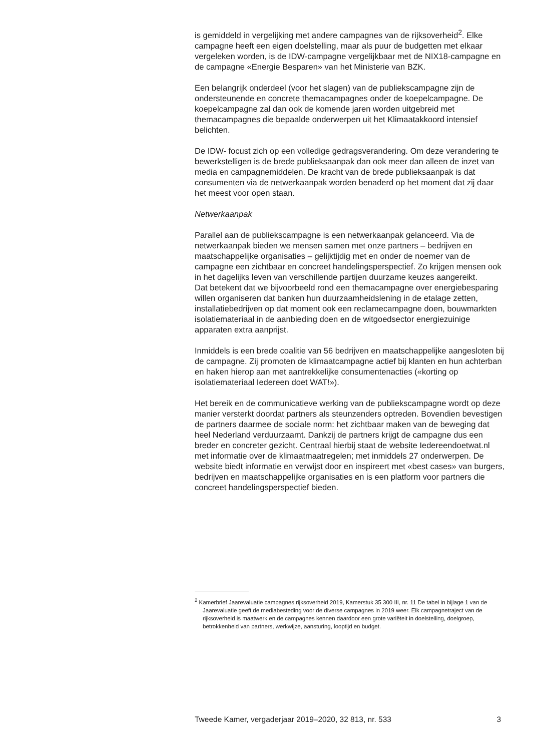is gemiddeld in vergelijking met andere campagnes van de rijksoverheid<sup>2</sup>. Elke campagne heeft een eigen doelstelling, maar als puur de budgetten met elkaar vergeleken worden, is de IDW-campagne vergelijkbaar met de NIX18-campagne en de campagne «Energie Besparen» van het Ministerie van BZK.
Een belangrijk onderdeel (voor het slagen) van de publiekscampagne zijn de ondersteunende en concrete themacampagnes onder de koepelcampagne. De koepelcampagne zal dan ook de komende jaren worden uitgebreid met themacampagnes die bepaalde onderwerpen uit het Klimaatakkoord intensief belichten.
De IDW- focust zich op een volledige gedragsverandering. Om deze verandering te bewerkstelligen is de brede publieksaanpak dan ook meer dan alleen de inzet van media en campagnemiddelen. De kracht van de brede publieksaanpak is dat consumenten via de netwerkaanpak worden benaderd op het moment dat zij daar het meest voor open staan.
Netwerkaanpak
Parallel aan de publiekscampagne is een netwerkaanpak gelanceerd. Via de netwerkaanpak bieden we mensen samen met onze partners – bedrijven en maatschappelijke organisaties – gelijktijdig met en onder de noemer van de campagne een zichtbaar en concreet handelingsperspectief. Zo krijgen mensen ook in het dagelijks leven van verschillende partijen duurzame keuzes aangereikt.
Dat betekent dat we bijvoorbeeld rond een themacampagne over energiebesparing willen organiseren dat banken hun duurzaamheidslening in de etalage zetten, installatiebedrijven op dat moment ook een reclamecampagne doen, bouwmarkten isolatiemateriaal in de aanbieding doen en de witgoedsector energiezuinige apparaten extra aanprijst.
Inmiddels is een brede coalitie van 56 bedrijven en maatschappelijke aangesloten bij de campagne. Zij promoten de klimaatcampagne actief bij klanten en hun achterban en haken hierop aan met aantrekkelijke consumentenacties («korting op isolatiemateriaal Iedereen doet WAT!»).
Het bereik en de communicatieve werking van de publiekscampagne wordt op deze manier versterkt doordat partners als steunzenders optreden. Bovendien bevestigen de partners daarmee de sociale norm: het zichtbaar maken van de beweging dat heel Nederland verduurzaamt. Dankzij de partners krijgt de campagne dus een breder en concreter gezicht. Centraal hierbij staat de website Iedereendoetwat.nl met informatie over de klimaatmaatregelen; met inmiddels 27 onderwerpen. De website biedt informatie en verwijst door en inspireert met «best cases» van burgers, bedrijven en maatschappelijke organisaties en is een platform voor partners die concreet handelingsperspectief bieden.
<sup>2</sup> Kamerbrief Jaarevaluatie campagnes rijksoverheid 2019, Kamerstuk 35 300 III, nr. 11 De tabel in bijlage 1 van de Jaarevaluatie geeft de mediabesteding voor de diverse campagnes in 2019 weer. Elk campagnetraject van de rijksoverheid is maatwerk en de campagnes kennen daardoor een grote variëteit in doelstelling, doelgroep, betrokkenheid van partners, werkwijze, aansturing, looptijd en budget.
Tweede Kamer, vergaderjaar 2019–2020, 32 813, nr. 533 3